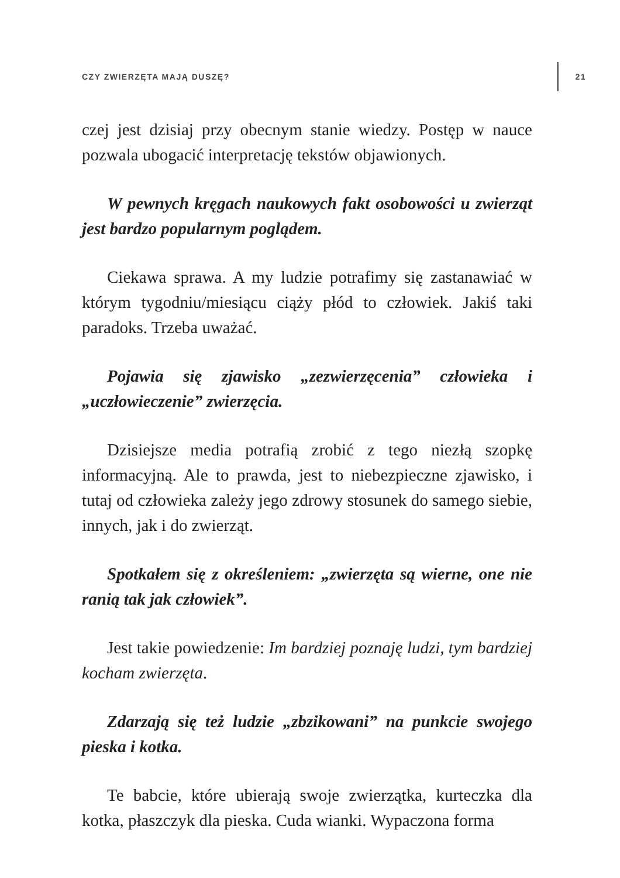CZY ZWIERZĘTA MAJĄ DUSZĘ? 21
czej jest dzisiaj przy obecnym stanie wiedzy. Postęp w nauce pozwala ubogacić interpretację tekstów objawionych.
W pewnych kręgach naukowych fakt osobowości u zwierząt jest bardzo popularnym poglądem.
Ciekawa sprawa. A my ludzie potrafimy się zastanawiać w którym tygodniu/miesiącu ciąży płód to człowiek. Jakiś taki paradoks. Trzeba uważać.
Pojawia się zjawisko „zezwierzęcenia” człowieka i „uczłowieczenie” zwierzęcia.
Dzisiejsze media potrafią zrobić z tego niezłą szopkę informacyjną. Ale to prawda, jest to niebezpieczne zjawisko, i tutaj od człowieka zależy jego zdrowy stosunek do samego siebie, innych, jak i do zwierząt.
Spotkałem się z określeniem: „zwierzęta są wierne, one nie ranią tak jak człowiek”.
Jest takie powiedzenie: Im bardziej poznaję ludzi, tym bardziej kocham zwierzęta.
Zdarzają się też ludzie „zbzikowani” na punkcie swojego pieska i kotka.
Te babcie, które ubierają swoje zwierzątka, kurteczka dla kotka, płaszczyk dla pieska. Cuda wianki. Wypaczona forma